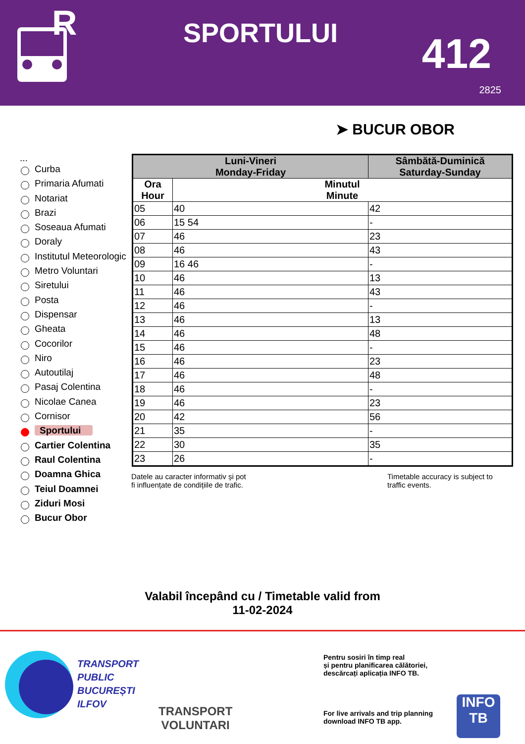R
SPORTULUI 412
2825
➤ BUCUR OBOR
...
Curba
Primaria Afumati
Notariat
Brazi
Soseaua Afumati
Doraly
Institutul Meteorologic
Metro Voluntari
Siretului
Posta
Dispensar
Gheata
Cocorilor
Niro
Autoutilaj
Pasaj Colentina
Nicolae Canea
Cornisor
Sportului
Cartier Colentina
Raul Colentina
Doamna Ghica
Teiul Doamnei
Ziduri Mosi
Bucur Obor
| Luni-Vineri Monday-Friday | | Sâmbătă-Duminică Saturday-Sunday |
| --- | --- | --- |
| Ora Hour | Minutul Minute | |
| 05 | 40 | 42 |
| 06 | 15 54 | - |
| 07 | 46 | 23 |
| 08 | 46 | 43 |
| 09 | 16 46 | - |
| 10 | 46 | 13 |
| 11 | 46 | 43 |
| 12 | 46 | - |
| 13 | 46 | 13 |
| 14 | 46 | 48 |
| 15 | 46 | - |
| 16 | 46 | 23 |
| 17 | 46 | 48 |
| 18 | 46 | - |
| 19 | 46 | 23 |
| 20 | 42 | 56 |
| 21 | 35 | - |
| 22 | 30 | 35 |
| 23 | 26 | - |
Datele au caracter informativ și pot
fi influențate de condițiile de trafic.
Timetable accuracy is subject to
traffic events.
Valabil începând cu / Timetable valid from
11-02-2024
TRANSPORT
PUBLIC
BUCUREȘTI
ILFOV
TRANSPORT
VOLUNTARI
Pentru sosiri în timp real
și pentru planificarea călătoriei,
descărcați aplicația INFO TB.
For live arrivals and trip planning
download INFO TB app.
INFO
TB